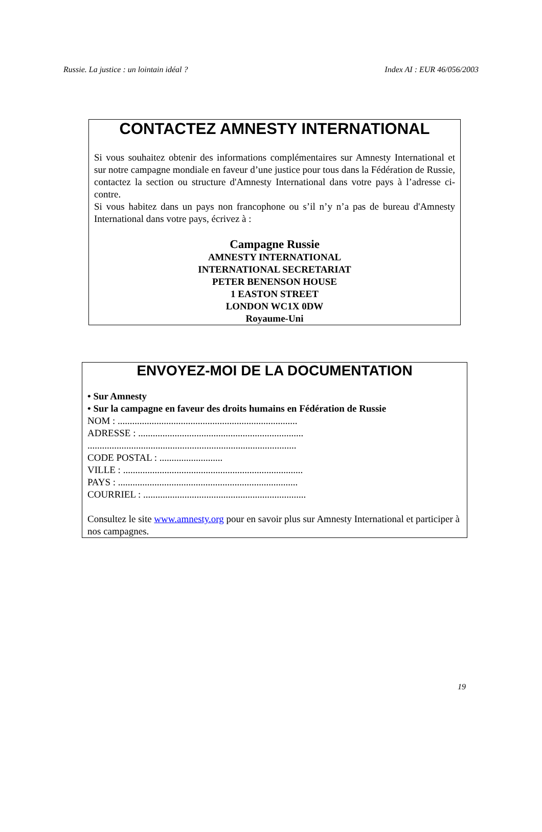Russie. La justice : un lointain idéal ? Index AI : EUR 46/056/2003
CONTACTEZ AMNESTY INTERNATIONAL
Si vous souhaitez obtenir des informations complémentaires sur Amnesty International et sur notre campagne mondiale en faveur d’une justice pour tous dans la Fédération de Russie, contactez la section ou structure d'Amnesty International dans votre pays à l’adresse ci-contre.
Si vous habitez dans un pays non francophone ou s’il n’y n’a pas de bureau d'Amnesty International dans votre pays, écrivez à :
Campagne Russie
AMNESTY INTERNATIONAL
INTERNATIONAL SECRETARIAT
PETER BENENSON HOUSE
1 EASTON STREET
LONDON WC1X 0DW
Royaume-Uni
ENVOYEZ-MOI DE LA DOCUMENTATION
• Sur Amnesty
• Sur la campagne en faveur des droits humains en Fédération de Russie
NOM : ..........................................................................
ADRESSE : ....................................................................
......................................................................................
CODE POSTAL : ..........................
VILLE : ..........................................................................
PAYS : ..........................................................................
COURRIEL : ...................................................................
Consultez le site www.amnesty.org pour en savoir plus sur Amnesty International et participer à nos campagnes.
19